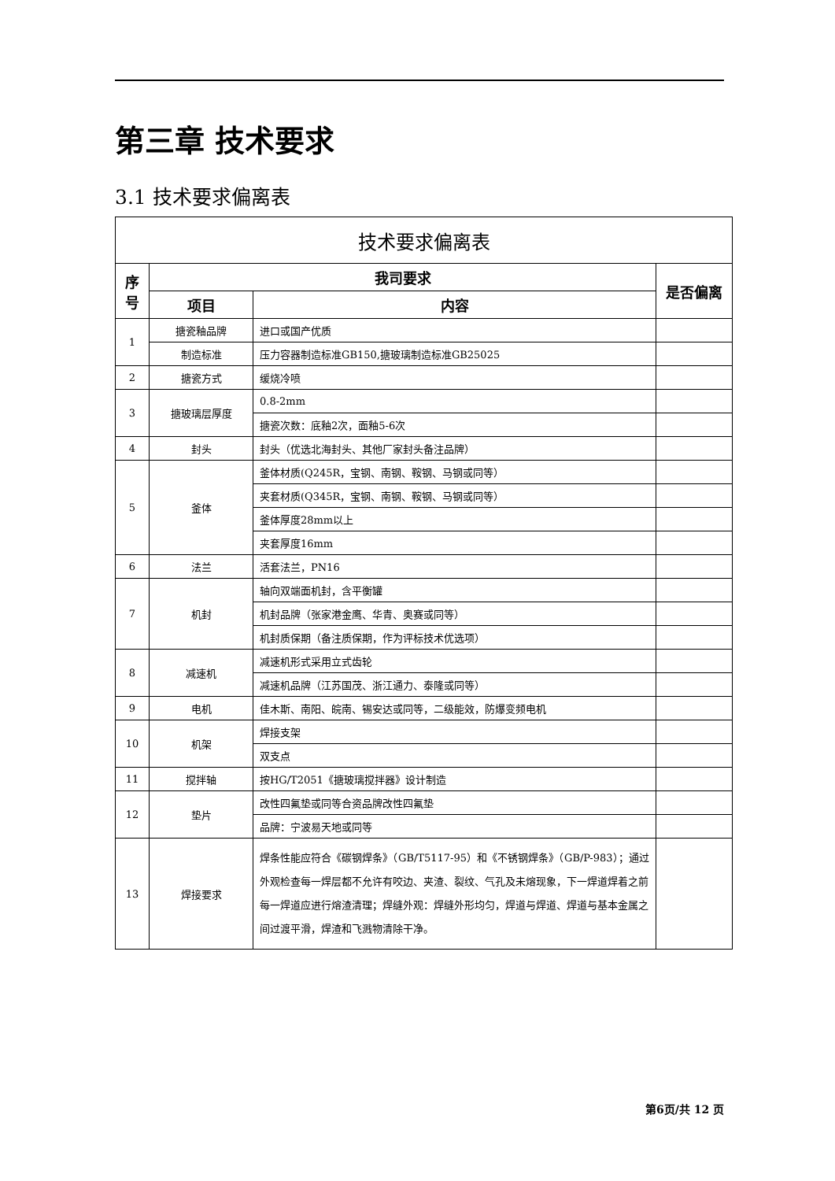第三章 技术要求
3.1 技术要求偏离表
| 技术要求偏离表 | | | |
| --- | --- | --- | --- |
| 序号 | 我司要求 | | 是否偏离 |
| | 项目 | 内容 | |
| 1 | 搪瓷釉品牌 | 进口或国产优质 | |
| | 制造标准 | 压力容器制造标准GB150,搪玻璃制造标准GB25025 | |
| 2 | 搪瓷方式 | 缓烧冷喷 | |
| 3 | 搪玻璃层厚度 | 0.8-2mm | |
| | | 搪瓷次数：底釉2次，面釉5-6次 | |
| 4 | 封头 | 封头（优选北海封头、其他厂家封头备注品牌） | |
| 5 | 釜体 | 釜体材质(Q245R，宝钢、南钢、鞍钢、马钢或同等） | |
| | | 夹套材质(Q345R，宝钢、南钢、鞍钢、马钢或同等） | |
| | | 釜体厚度28mm以上 | |
| | | 夹套厚度16mm | |
| 6 | 法兰 | 活套法兰，PN16 | |
| 7 | 机封 | 轴向双端面机封，含平衡罐 | |
| | | 机封品牌（张家港金鹰、华青、奥赛或同等） | |
| | | 机封质保期（备注质保期，作为评标技术优选项） | |
| 8 | 减速机 | 减速机形式采用立式齿轮 | |
| | | 减速机品牌（江苏国茂、浙江通力、泰隆或同等） | |
| 9 | 电机 | 佳木斯、南阳、皖南、锡安达或同等，二级能效，防爆变频电机 | |
| 10 | 机架 | 焊接支架 | |
| | | 双支点 | |
| 11 | 搅拌轴 | 按HG/T2051《搪玻璃搅拌器》设计制造 | |
| 12 | 垫片 | 改性四氟垫或同等合资品牌改性四氟垫 | |
| | | 品牌：宁波易天地或同等 | |
| 13 | 焊接要求 | 焊条性能应符合《碳钢焊条》（GB/T5117-95）和《不锈钢焊条》（GB/P-983）；通过外观检查每一焊层都不允许有咬边、夹渣、裂纹、气孔及未熔现象，下一焊道焊着之前每一焊道应进行熔渣清理；焊缝外观：焊缝外形均匀，焊道与焊道、焊道与基本金属之间过渡平滑，焊渣和飞溅物清除干净。 | |
第6页/共 12 页